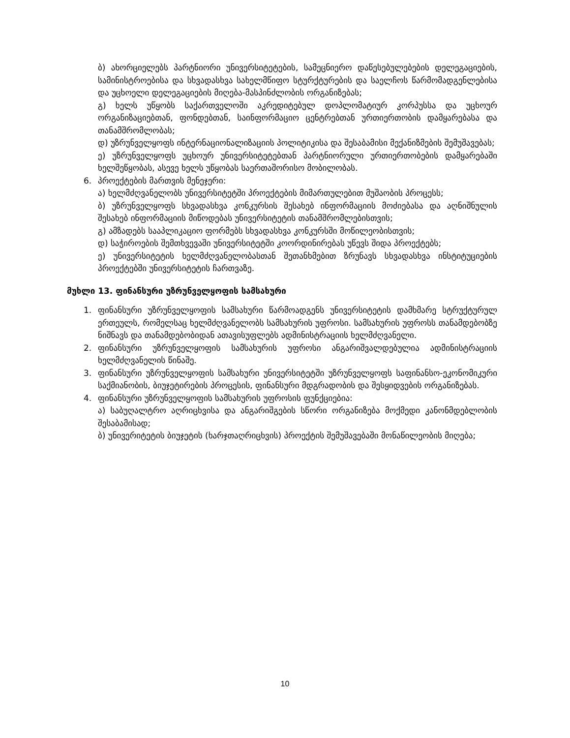ბ) ახორციელებს პარტნიორი უნივერსიტეტების, სამეცნიერო დაწესებულებების დელეგაციების, სამინისტროებისა და სხვადასხვა სახელმწიფო სტურქტურების და საელჩოს წარმომადგენლებისა და უცხოელი დელეგაციების მიღება-მასპინძლობის ორგანიზებას;
გ) ხელს უწყობს საქართველოში აკრედიტებულ დოპლომატიურ კორპუსსა და უცხოურ ორგანიზაციებთან, ფონდებთან, საინფორმაციო ცენტრებთან ურთიერთობის დამყარებასა და თანამშრომლობას;
დ) უზრუნველყოფს ინტერნაციონალიზაციის პოლიტიკისა და შესაბამისი მექანიზმების შემუშავებას;
ე) უზრუნველყოფს უცხოურ უნივერსიტეტებთან პარტნიორული ურთიერთობების დამყარებაში ხელშეწყობას, ასევე ხელს უწყობას საერთაშორისო მობილობას.
6. პროექტების მართვის მენეჯერი:
ა) ხელმძღვანელობს უნივერსიტეტში პროექტების მიმართულებით მუშაობის პროცესს;
ბ) უზრუნველყოფს სხვადასხვა კონკურსის შესახებ ინფორმაციის მოძიებასა და აღნიშნულის შესახებ ინფორმაციის მიწოდებას უნივერსიტეტის თანამშრომლებისთვის;
გ) ამზადებს სააპლიკაციო ფორმებს სხვადასხვა კონკურსში მოწილეობისთვის;
დ) საჭიროების შემთხვევაში უნივერსიტეტში კოორდინირებას უწევს შიდა პროექტებს;
ე) უნივერსიტეტის ხელმძღვანელობასთან შეთანხმებით ზრუნავს სხვადასხვა ინსტიტუციების პროექტებში უნივერსიტეტის ჩართვაზე.
მუხლი 13. ფინანსური უზრუნველყოფის სამსახური
1. ფინანსური უზრუნველყოფის სამსახური წარმოადგენს უნივერსიტეტის დამხმარე სტრუქტურულ ერთეულს, რომელსაც ხელმძღვანელობს სამსახურის უფროსი. სამსახურის უფროსს თანამდებობზე ნიშნავს და თანამდებობიდან ათავისუფლებს ადმინისტრაციის ხელმძღვანელი.
2. ფინანსური უზრუნველყოფის სამსახურის უფროსი ანგარიშვალდებულია ადმინისტრაციის ხელმძღვანელის წინაშე.
3. ფინანსური უზრუნველყოფის სამსახური უნივერსიტეტში უზრუნველყოფს საფინანსო-ეკონომიკური საქმიანობის, ბიუჯეტირების პროცესის, ფინანსური მდგრადობის და შესყიდვების ორგანიზებას.
4. ფინანსური უზრუნველყოფის სამსახურის უფროსის ფუნქციებია:
ა) საბუღალტრო აღრიცხვისა და ანგარიშგების სწორი ორგანიზება მოქმედი კანონმდებლობის შესაბამისად;
ბ) უნივერიტეტის ბიუჯეტის (ხარჯთაღრიცხვის) პროექტის შემუშავებაში მონაწილეობის მიღება;
10